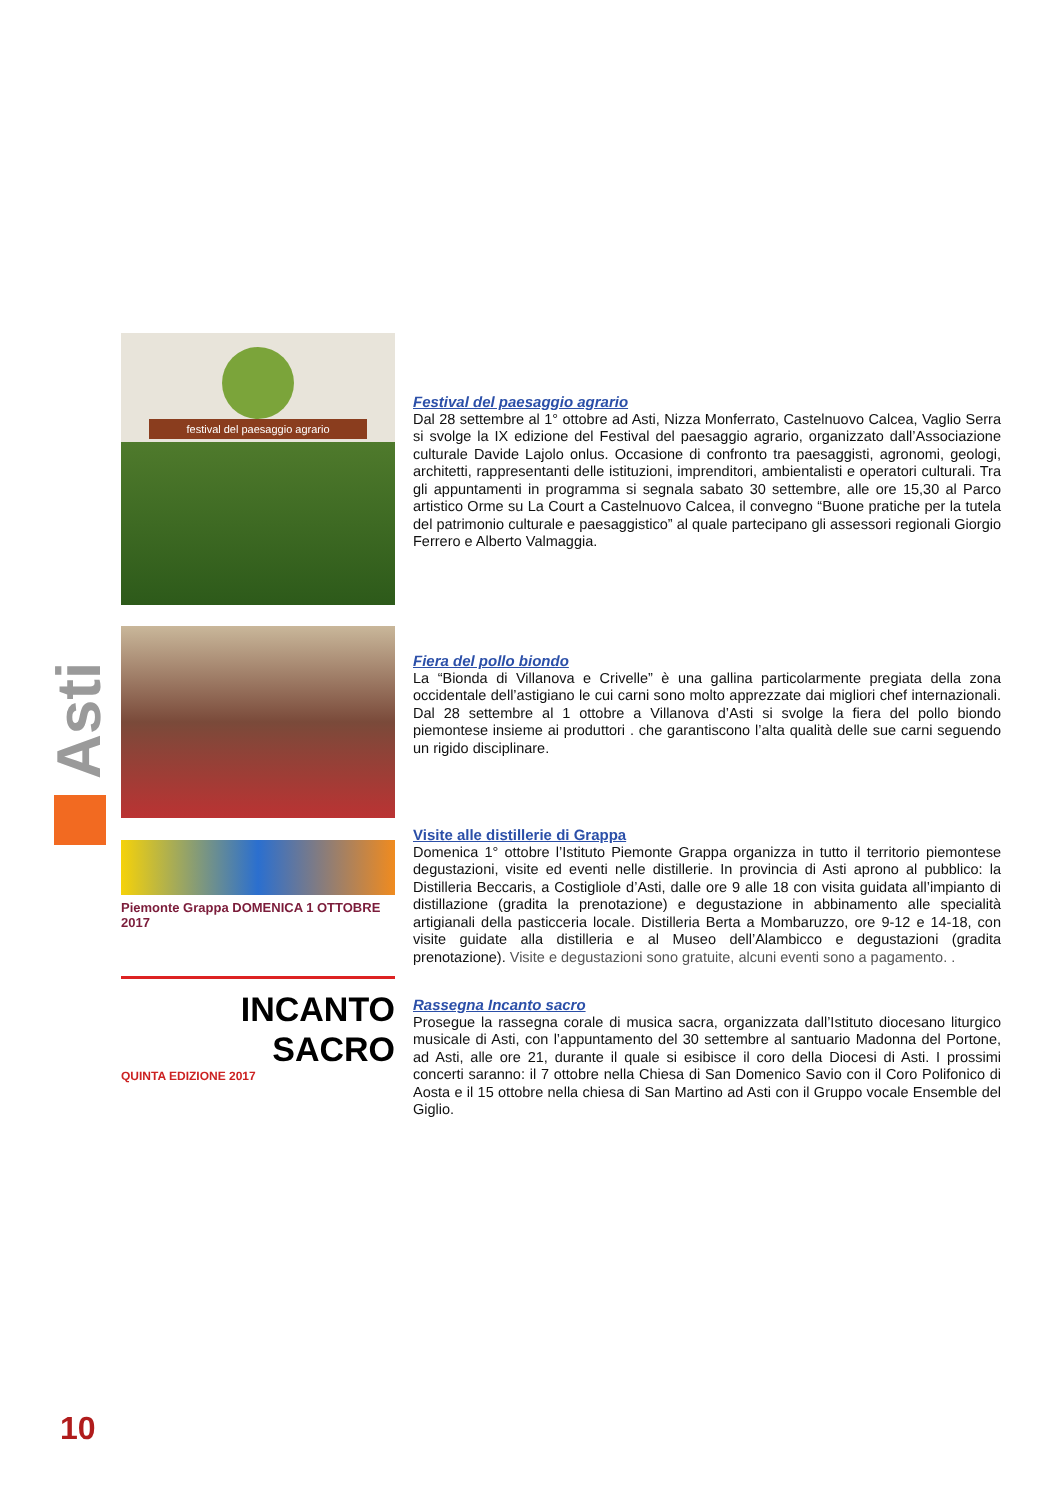Asti
festival del paesaggio agrario
Festival del paesaggio agrario
Dal 28 settembre al 1° ottobre ad Asti, Nizza Monferrato, Castelnuovo Calcea, Vaglio Serra si svolge la IX edizione del Festival del paesaggio agrario, organizzato dall’Associazione culturale Davide Lajolo onlus. Occasione di confronto tra paesaggisti, agronomi, geologi, architetti, rappresentanti delle istituzioni, imprenditori, ambientalisti e operatori culturali. Tra gli appuntamenti in programma si segnala sabato 30 settembre, alle ore 15,30 al Parco artistico Orme su La Court a Castelnuovo Calcea, il convegno “Buone pratiche per la tutela del patrimonio culturale e paesaggistico” al quale partecipano gli assessori regionali Giorgio Ferrero e Alberto Valmaggia.
Fiera del pollo biondo
La “Bionda di Villanova e Crivelle” è una gallina particolarmente pregiata della zona occidentale dell’astigiano le cui carni sono molto apprezzate dai migliori chef internazionali. Dal 28 settembre al 1 ottobre a Villanova d’Asti si svolge la fiera del pollo biondo piemontese insieme ai produttori . che garantiscono l’alta qualità delle sue carni seguendo un rigido disciplinare.
Piemonte Grappa DOMENICA 1 OTTOBRE 2017
Visite alle distillerie di Grappa
Domenica 1° ottobre l’Istituto Piemonte Grappa organizza in tutto il territorio piemontese degustazioni, visite ed eventi nelle distillerie. In provincia di Asti aprono al pubblico: la Distilleria Beccaris, a Costigliole d’Asti, dalle ore 9 alle 18 con visita guidata all’impianto di distillazione (gradita la prenotazione) e degustazione in abbinamento alle specialità artigianali della pasticceria locale. Distilleria Berta a Mombaruzzo, ore 9-12 e 14-18, con visite guidate alla distilleria e al Museo dell’Alambicco e degustazioni (gradita prenotazione). Visite e degustazioni sono gratuite, alcuni eventi sono a pagamento. .
INCANTO SACRO
QUINTA EDIZIONE 2017
Rassegna Incanto sacro
Prosegue la rassegna corale di musica sacra, organizzata dall’Istituto diocesano liturgico musicale di Asti, con l’appuntamento del 30 settembre al santuario Madonna del Portone, ad Asti, alle ore 21, durante il quale si esibisce il coro della Diocesi di Asti. I prossimi concerti saranno: il 7 ottobre nella Chiesa di San Domenico Savio con il Coro Polifonico di Aosta e il 15 ottobre nella chiesa di San Martino ad Asti con il Gruppo vocale Ensemble del Giglio.
10